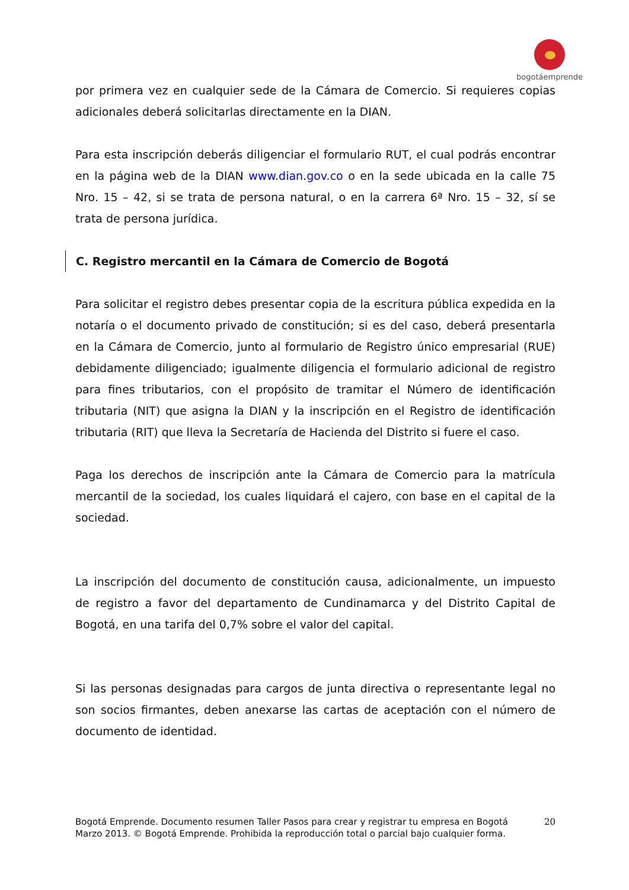bogotáemprende
por primera vez en cualquier sede de la Cámara de Comercio. Si requieres copias adicionales deberá solicitarlas directamente en la DIAN.
Para esta inscripción deberás diligenciar el formulario RUT, el cual podrás encontrar en la página web de la DIAN www.dian.gov.co o en la sede ubicada en la calle 75 Nro. 15 – 42, si se trata de persona natural, o en la carrera 6ª Nro. 15 – 32, sí se trata de persona jurídica.
C. Registro mercantil en la Cámara de Comercio de Bogotá
Para solicitar el registro debes presentar copia de la escritura pública expedida en la notaría o el documento privado de constitución; si es del caso, deberá presentarla en la Cámara de Comercio, junto al formulario de Registro único empresarial (RUE) debidamente diligenciado; igualmente diligencia el formulario adicional de registro para fines tributarios, con el propósito de tramitar el Número de identificación tributaria (NIT) que asigna la DIAN y la inscripción en el Registro de identificación tributaria (RIT) que lleva la Secretaría de Hacienda del Distrito si fuere el caso.
Paga los derechos de inscripción ante la Cámara de Comercio para la matrícula mercantil de la sociedad, los cuales liquidará el cajero, con base en el capital de la sociedad.
La inscripción del documento de constitución causa, adicionalmente, un impuesto de registro a favor del departamento de Cundinamarca y del Distrito Capital de Bogotá, en una tarifa del 0,7% sobre el valor del capital.
Si las personas designadas para cargos de junta directiva o representante legal no son socios firmantes, deben anexarse las cartas de aceptación con el número de documento de identidad.
20 Bogotá Emprende. Documento resumen Taller Pasos para crear y registrar tu empresa en Bogotá
Marzo 2013. © Bogotá Emprende. Prohibida la reproducción total o parcial bajo cualquier forma.